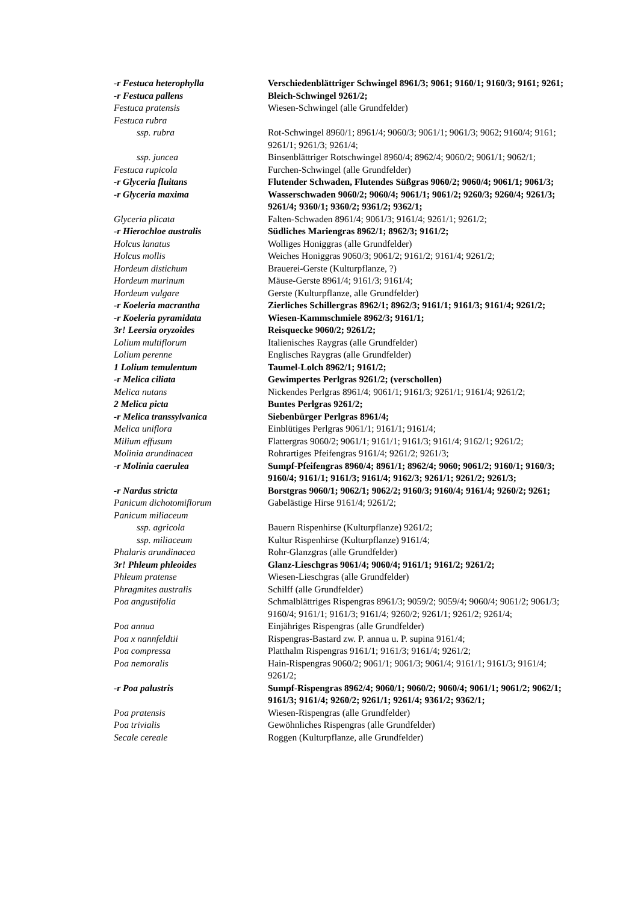-r Festuca heterophylla Verschiedenblättriger Schwingel 8961/3; 9061; 9160/1; 9160/3; 9161; 9261;
-r Festuca pallens Bleich-Schwingel 9261/2;
Festuca pratensis Wiesen-Schwingel (alle Grundfelder)
Festuca rubra
ssp. rubra Rot-Schwingel 8960/1; 8961/4; 9060/3; 9061/1; 9061/3; 9062; 9160/4; 9161; 9261/1; 9261/3; 9261/4;
ssp. juncea Binsenblättriger Rotschwingel 8960/4; 8962/4; 9060/2; 9061/1; 9062/1;
Festuca rupicola Furchen-Schwingel (alle Grundfelder)
-r Glyceria fluitans Flutender Schwaden, Flutendes Süßgras 9060/2; 9060/4; 9061/1; 9061/3;
-r Glyceria maxima Wasserschwaden 9060/2; 9060/4; 9061/1; 9061/2; 9260/3; 9260/4; 9261/3; 9261/4; 9360/1; 9360/2; 9361/2; 9362/1;
Glyceria plicata Falten-Schwaden 8961/4; 9061/3; 9161/4; 9261/1; 9261/2;
-r Hierochloe australis Südliches Mariengras 8962/1; 8962/3; 9161/2;
Holcus lanatus Wolliges Honiggras (alle Grundfelder)
Holcus mollis Weiches Honiggras 9060/3; 9061/2; 9161/2; 9161/4; 9261/2;
Hordeum distichum Brauerei-Gerste (Kulturpflanze, ?)
Hordeum murinum Mäuse-Gerste 8961/4; 9161/3; 9161/4;
Hordeum vulgare Gerste (Kulturpflanze, alle Grundfelder)
-r Koeleria macrantha Zierliches Schillergras 8962/1; 8962/3; 9161/1; 9161/3; 9161/4; 9261/2;
-r Koeleria pyramidata Wiesen-Kammschmiele 8962/3; 9161/1;
3r! Leersia oryzoides Reisquecke 9060/2; 9261/2;
Lolium multiflorum Italienisches Raygras (alle Grundfelder)
Lolium perenne Englisches Raygras (alle Grundfelder)
1 Lolium temulentum Taumel-Lolch 8962/1; 9161/2;
-r Melica ciliata Gewimpertes Perlgras 9261/2; (verschollen)
Melica nutans Nickendes Perlgras 8961/4; 9061/1; 9161/3; 9261/1; 9161/4; 9261/2;
2 Melica picta Buntes Perlgras 9261/2;
-r Melica transsylvanica Siebenbürger Perlgras 8961/4;
Melica uniflora Einblütiges Perlgras 9061/1; 9161/1; 9161/4;
Milium effusum Flattergras 9060/2; 9061/1; 9161/1; 9161/3; 9161/4; 9162/1; 9261/2;
Molinia arundinacea Rohrartiges Pfeifengras 9161/4; 9261/2; 9261/3;
-r Molinia caerulea Sumpf-Pfeifengras 8960/4; 8961/1; 8962/4; 9060; 9061/2; 9160/1; 9160/3; 9160/4; 9161/1; 9161/3; 9161/4; 9162/3; 9261/1; 9261/2; 9261/3;
-r Nardus stricta Borstgras 9060/1; 9062/1; 9062/2; 9160/3; 9160/4; 9161/4; 9260/2; 9261;
Panicum dichotomiflorum Gabelästige Hirse 9161/4; 9261/2;
Panicum miliaceum
ssp. agricola Bauern Rispenhirse (Kulturpflanze) 9261/2;
ssp. miliaceum Kultur Rispenhirse (Kulturpflanze) 9161/4;
Phalaris arundinacea Rohr-Glanzgras (alle Grundfelder)
3r! Phleum phleoides Glanz-Lieschgras 9061/4; 9060/4; 9161/1; 9161/2; 9261/2;
Phleum pratense Wiesen-Lieschgras (alle Grundfelder)
Phragmites australis Schilff (alle Grundfelder)
Poa angustifolia Schmalblättriges Rispengras 8961/3; 9059/2; 9059/4; 9060/4; 9061/2; 9061/3; 9160/4; 9161/1; 9161/3; 9161/4; 9260/2; 9261/1; 9261/2; 9261/4;
Poa annua Einjähriges Rispengras (alle Grundfelder)
Poa x nannfeldtii Rispengras-Bastard zw. P. annua u. P. supina 9161/4;
Poa compressa Platthalm Rispengras 9161/1; 9161/3; 9161/4; 9261/2;
Poa nemoralis Hain-Rispengras 9060/2; 9061/1; 9061/3; 9061/4; 9161/1; 9161/3; 9161/4; 9261/2;
-r Poa palustris Sumpf-Rispengras 8962/4; 9060/1; 9060/2; 9060/4; 9061/1; 9061/2; 9062/1; 9161/3; 9161/4; 9260/2; 9261/1; 9261/4; 9361/2; 9362/1;
Poa pratensis Wiesen-Rispengras (alle Grundfelder)
Poa trivialis Gewöhnliches Rispengras (alle Grundfelder)
Secale cereale Roggen (Kulturpflanze, alle Grundfelder)